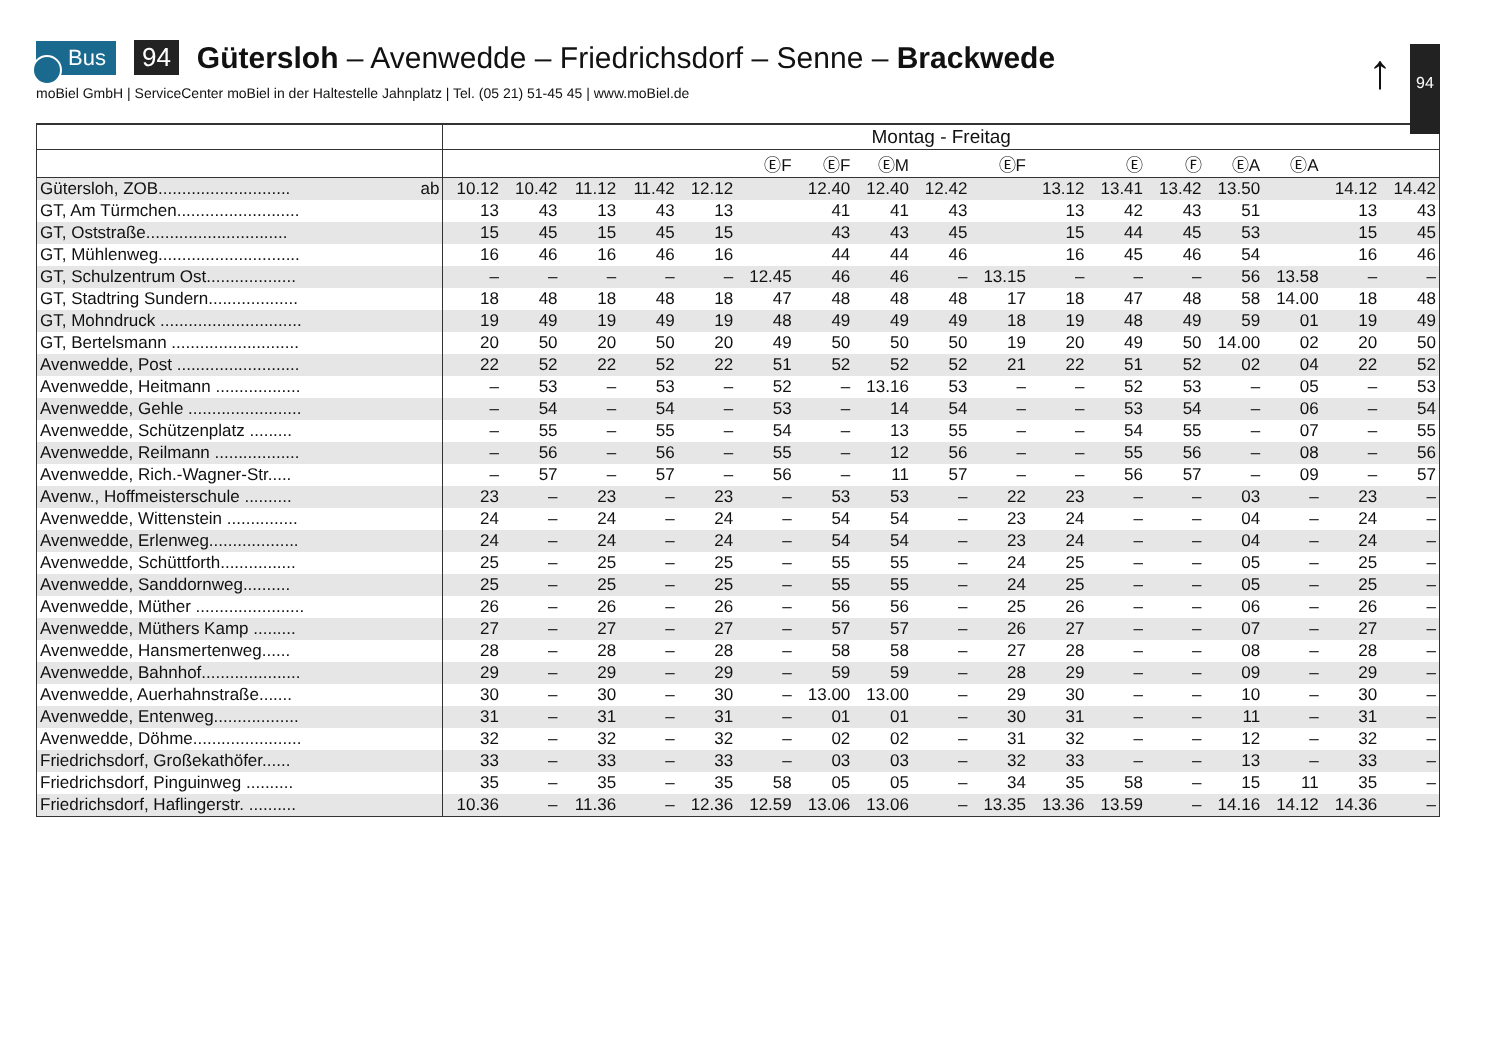Bus 94
Gütersloh – Avenwedde – Friedrichsdorf – Senne – Brackwede
moBiel GmbH | ServiceCenter moBiel in der Haltestelle Jahnplatz | Tel. (05 21) 51-45 45 | www.moBiel.de
↑ 94
| | Montag - Freitag | | | | | | | | | | | | | | | | |
| | | | | | | ⒺF | ⒺF | ⒺM | | ⒺF | | Ⓔ | Ⓕ | ⒺA | ⒺA | | |
| Gütersloh, ZOB............................ ab | 10.12 | 10.42 | 11.12 | 11.42 | 12.12 | | 12.40 | 12.40 | 12.42 | | 13.12 | 13.41 | 13.42 | 13.50 | | 14.12 | 14.42 |
| GT, Am Türmchen.......................... | 13 | 43 | 13 | 43 | 13 | | 41 | 41 | 43 | | 13 | 42 | 43 | 51 | | 13 | 43 |
| GT, Oststraße.............................. | 15 | 45 | 15 | 45 | 15 | | 43 | 43 | 45 | | 15 | 44 | 45 | 53 | | 15 | 45 |
| GT, Mühlenweg.............................. | 16 | 46 | 16 | 46 | 16 | | 44 | 44 | 46 | | 16 | 45 | 46 | 54 | | 16 | 46 |
| GT, Schulzentrum Ost................... | – | – | – | – | – | 12.45 | 46 | 46 | – | 13.15 | – | – | – | 56 | 13.58 | – | – |
| GT, Stadtring Sundern................... | 18 | 48 | 18 | 48 | 18 | 47 | 48 | 48 | 48 | 17 | 18 | 47 | 48 | 58 | 14.00 | 18 | 48 |
| GT, Mohndruck .............................. | 19 | 49 | 19 | 49 | 19 | 48 | 49 | 49 | 49 | 18 | 19 | 48 | 49 | 59 | 01 | 19 | 49 |
| GT, Bertelsmann ........................... | 20 | 50 | 20 | 50 | 20 | 49 | 50 | 50 | 50 | 19 | 20 | 49 | 50 | 14.00 | 02 | 20 | 50 |
| Avenwedde, Post .......................... | 22 | 52 | 22 | 52 | 22 | 51 | 52 | 52 | 52 | 21 | 22 | 51 | 52 | 02 | 04 | 22 | 52 |
| Avenwedde, Heitmann .................. | – | 53 | – | 53 | – | 52 | – | 13.16 | 53 | – | – | 52 | 53 | – | 05 | – | 53 |
| Avenwedde, Gehle ........................ | – | 54 | – | 54 | – | 53 | – | 14 | 54 | – | – | 53 | 54 | – | 06 | – | 54 |
| Avenwedde, Schützenplatz ......... | – | 55 | – | 55 | – | 54 | – | 13 | 55 | – | – | 54 | 55 | – | 07 | – | 55 |
| Avenwedde, Reilmann .................. | – | 56 | – | 56 | – | 55 | – | 12 | 56 | – | – | 55 | 56 | – | 08 | – | 56 |
| Avenwedde, Rich.-Wagner-Str..... | – | 57 | – | 57 | – | 56 | – | 11 | 57 | – | – | 56 | 57 | – | 09 | – | 57 |
| Avenw., Hoffmeisterschule .......... | 23 | – | 23 | – | 23 | – | 53 | 53 | – | 22 | 23 | – | – | 03 | – | 23 | – |
| Avenwedde, Wittenstein ............... | 24 | – | 24 | – | 24 | – | 54 | 54 | – | 23 | 24 | – | – | 04 | – | 24 | – |
| Avenwedde, Erlenweg................... | 24 | – | 24 | – | 24 | – | 54 | 54 | – | 23 | 24 | – | – | 04 | – | 24 | – |
| Avenwedde, Schüttforth................ | 25 | – | 25 | – | 25 | – | 55 | 55 | – | 24 | 25 | – | – | 05 | – | 25 | – |
| Avenwedde, Sanddornweg.......... | 25 | – | 25 | – | 25 | – | 55 | 55 | – | 24 | 25 | – | – | 05 | – | 25 | – |
| Avenwedde, Müther ....................... | 26 | – | 26 | – | 26 | – | 56 | 56 | – | 25 | 26 | – | – | 06 | – | 26 | – |
| Avenwedde, Müthers Kamp ......... | 27 | – | 27 | – | 27 | – | 57 | 57 | – | 26 | 27 | – | – | 07 | – | 27 | – |
| Avenwedde, Hansmertenweg...... | 28 | – | 28 | – | 28 | – | 58 | 58 | – | 27 | 28 | – | – | 08 | – | 28 | – |
| Avenwedde, Bahnhof..................... | 29 | – | 29 | – | 29 | – | 59 | 59 | – | 28 | 29 | – | – | 09 | – | 29 | – |
| Avenwedde, Auerhahnstraße....... | 30 | – | 30 | – | 30 | – | 13.00 | 13.00 | – | 29 | 30 | – | – | 10 | – | 30 | – |
| Avenwedde, Entenweg.................. | 31 | – | 31 | – | 31 | – | 01 | 01 | – | 30 | 31 | – | – | 11 | – | 31 | – |
| Avenwedde, Döhme....................... | 32 | – | 32 | – | 32 | – | 02 | 02 | – | 31 | 32 | – | – | 12 | – | 32 | – |
| Friedrichsdorf, Großekathöfer...... | 33 | – | 33 | – | 33 | – | 03 | 03 | – | 32 | 33 | – | – | 13 | – | 33 | – |
| Friedrichsdorf, Pinguinweg .......... | 35 | – | 35 | – | 35 | 58 | 05 | 05 | – | 34 | 35 | 58 | – | 15 | 11 | 35 | – |
| Friedrichsdorf, Haflingerstr. .......... | 10.36 | – | 11.36 | – | 12.36 | 12.59 | 13.06 | 13.06 | – | 13.35 | 13.36 | 13.59 | – | 14.16 | 14.12 | 14.36 | – |